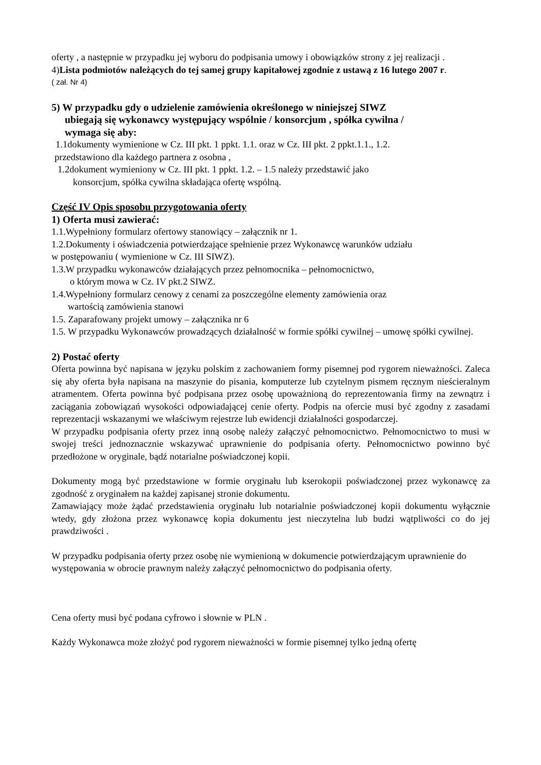oferty , a następnie w przypadku jej wyboru do podpisania umowy i obowiązków strony z jej realizacji .
4)Lista podmiotów należących do tej samej grupy kapitałowej zgodnie z ustawą z 16 lutego 2007 r.
( zał. Nr 4)
5) W przypadku gdy o udzielenie zamówienia określonego w niniejszej SIWZ
ubiegają się wykonawcy występujący wspólnie / konsorcjum , spółka cywilna /
wymaga się aby:
1.1dokumenty wymienione w Cz. III pkt. 1 ppkt. 1.1. oraz w Cz. III pkt. 2 ppkt.1.1., 1.2.
przedstawiono dla każdego partnera z osobna ,
1.2dokument wymieniony w Cz. III pkt. 1 ppkt. 1.2. – 1.5 należy przedstawić jako
konsorcjum, spółka cywilna składająca ofertę wspólną.
Część IV Opis sposobu przygotowania oferty
1) Oferta musi zawierać:
1.1.Wypełniony formularz ofertowy stanowiący – załącznik nr 1.
1.2.Dokumenty i oświadczenia potwierdzające spełnienie przez Wykonawcę warunków udziału
w postępowaniu ( wymienione w Cz. III SIWZ).
1.3.W przypadku wykonawców działających przez pełnomocnika – pełnomocnictwo,
o którym mowa w Cz. IV pkt.2 SIWZ.
1.4.Wypełniony formularz cenowy z cenami za poszczególne elementy zamówienia oraz
wartością zamówienia stanowi
1.5. Zaparafowany projekt umowy – załącznika nr 6
1.5. W przypadku Wykonawców prowadzących działalność w formie spółki cywilnej – umowę spółki cywilnej.
2) Postać oferty
Oferta powinna być napisana w języku polskim z zachowaniem formy pisemnej pod rygorem nieważności. Zaleca się aby oferta była napisana na maszynie do pisania, komputerze lub czytelnym pismem ręcznym nieścieralnym atramentem. Oferta powinna być podpisana przez osobę upoważnioną do reprezentowania firmy na zewnątrz i zaciągania zobowiązań wysokości odpowiadającej cenie oferty. Podpis na ofercie musi być zgodny z zasadami reprezentacji wskazanymi we właściwym rejestrze lub ewidencji działalności gospodarczej.
W przypadku podpisania oferty przez inną osobę należy załączyć pełnomocnictwo. Pełnomocnictwo to musi w swojej treści jednoznacznie wskazywać uprawnienie do podpisania oferty. Pełnomocnictwo powinno być przedłożone w oryginale, bądź notarialne poświadczonej kopii.
Dokumenty mogą być przedstawione w formie oryginału lub kserokopii poświadczonej przez wykonawcę za zgodność z oryginałem na każdej zapisanej stronie dokumentu.
Zamawiający może żądać przedstawienia oryginału lub notarialnie poświadczonej kopii dokumentu wyłącznie wtedy, gdy złożona przez wykonawcę kopia dokumentu jest nieczytelna lub budzi wątpliwości co do jej prawdziwości .
W przypadku podpisania oferty przez osobę nie wymienioną w dokumencie potwierdzającym uprawnienie do występowania w obrocie prawnym należy załączyć pełnomocnictwo do podpisania oferty.
Cena oferty musi być podana cyfrowo i słownie w PLN .
Każdy Wykonawca może złożyć pod rygorem nieważności w formie pisemnej tylko jedną ofertę